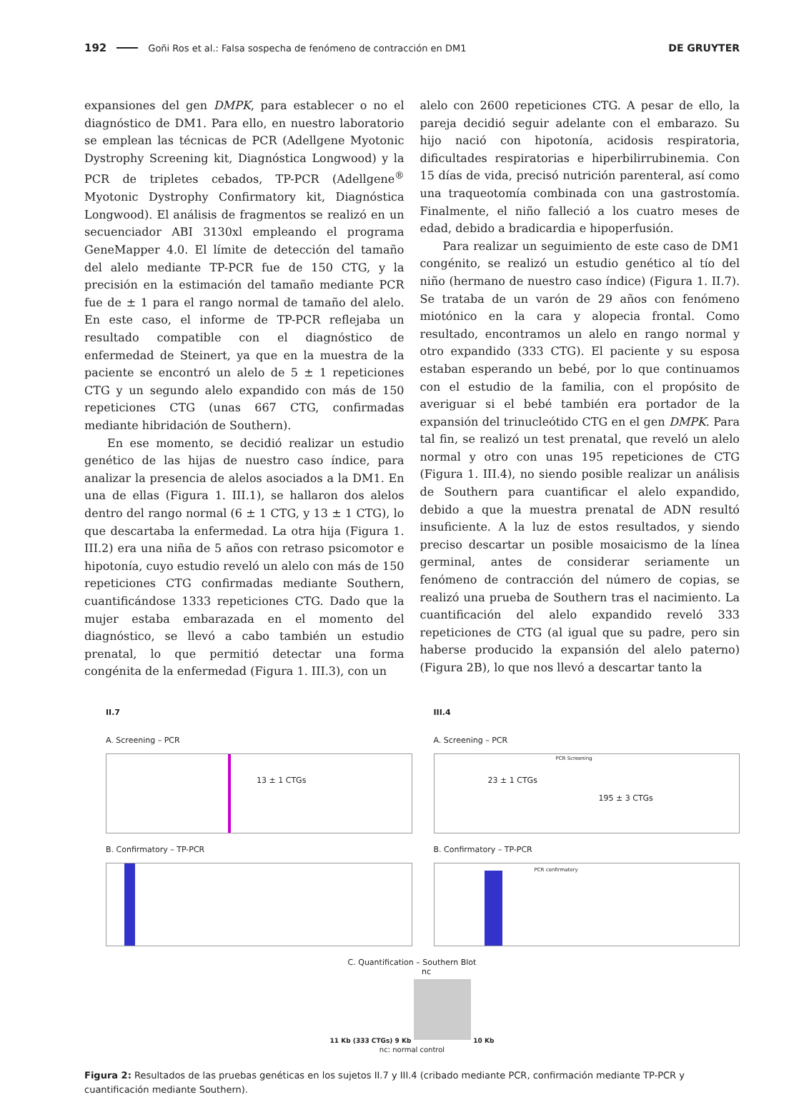192 Goñi Ros et al.: Falsa sospecha de fenómeno de contracción en DM1 DE GRUYTER
expansiones del gen DMPK, para establecer o no el diagnóstico de DM1. Para ello, en nuestro laboratorio se emplean las técnicas de PCR (Adellgene Myotonic Dystrophy Screening kit, Diagnóstica Longwood) y la PCR de tripletes cebados, TP-PCR (Adellgene<sup>®</sup> Myotonic Dystrophy Confirmatory kit, Diagnóstica Longwood). El análisis de fragmentos se realizó en un secuenciador ABI 3130xl empleando el programa GeneMapper 4.0. El límite de detección del tamaño del alelo mediante TP-PCR fue de 150 CTG, y la precisión en la estimación del tamaño mediante PCR fue de ± 1 para el rango normal de tamaño del alelo. En este caso, el informe de TP-PCR reflejaba un resultado compatible con el diagnóstico de enfermedad de Steinert, ya que en la muestra de la paciente se encontró un alelo de 5 ± 1 repeticiones CTG y un segundo alelo expandido con más de 150 repeticiones CTG (unas 667 CTG, confirmadas mediante hibridación de Southern).
En ese momento, se decidió realizar un estudio genético de las hijas de nuestro caso índice, para analizar la presencia de alelos asociados a la DM1. En una de ellas (Figura 1. III.1), se hallaron dos alelos dentro del rango normal (6 ± 1 CTG, y 13 ± 1 CTG), lo que descartaba la enfermedad. La otra hija (Figura 1. III.2) era una niña de 5 años con retraso psicomotor e hipotonía, cuyo estudio reveló un alelo con más de 150 repeticiones CTG confirmadas mediante Southern, cuantificándose 1333 repeticiones CTG. Dado que la mujer estaba embarazada en el momento del diagnóstico, se llevó a cabo también un estudio prenatal, lo que permitió detectar una forma congénita de la enfermedad (Figura 1. III.3), con un
alelo con 2600 repeticiones CTG. A pesar de ello, la pareja decidió seguir adelante con el embarazo. Su hijo nació con hipotonía, acidosis respiratoria, dificultades respiratorias e hiperbilirrubinemia. Con 15 días de vida, precisó nutrición parenteral, así como una traqueotomía combinada con una gastrostomía. Finalmente, el niño falleció a los cuatro meses de edad, debido a bradicardia e hipoperfusión.
Para realizar un seguimiento de este caso de DM1 congénito, se realizó un estudio genético al tío del niño (hermano de nuestro caso índice) (Figura 1. II.7). Se trataba de un varón de 29 años con fenómeno miotónico en la cara y alopecia frontal. Como resultado, encontramos un alelo en rango normal y otro expandido (333 CTG). El paciente y su esposa estaban esperando un bebé, por lo que continuamos con el estudio de la familia, con el propósito de averiguar si el bebé también era portador de la expansión del trinucleótido CTG en el gen DMPK. Para tal fin, se realizó un test prenatal, que reveló un alelo normal y otro con unas 195 repeticiones de CTG (Figura 1. III.4), no siendo posible realizar un análisis de Southern para cuantificar el alelo expandido, debido a que la muestra prenatal de ADN resultó insuficiente. A la luz de estos resultados, y siendo preciso descartar un posible mosaicismo de la línea germinal, antes de considerar seriamente un fenómeno de contracción del número de copias, se realizó una prueba de Southern tras el nacimiento. La cuantificación del alelo expandido reveló 333 repeticiones de CTG (al igual que su padre, pero sin haberse producido la expansión del alelo paterno) (Figura 2B), lo que nos llevó a descartar tanto la
II.7
A. Screening – PCR
13 ± 1 CTGs
B. Confirmatory – TP-PCR
III.4
A. Screening – PCR
PCR Screening
23 ± 1 CTGs
195 ± 3 CTGs
B. Confirmatory – TP-PCR
PCR confirmatory
C. Quantification – Southern Blot
nc
11 Kb (333 CTGs) 9 Kb 10 Kb
nc: normal control
Figura 2: Resultados de las pruebas genéticas en los sujetos II.7 y III.4 (cribado mediante PCR, confirmación mediante TP-PCR y cuantificación mediante Southern).